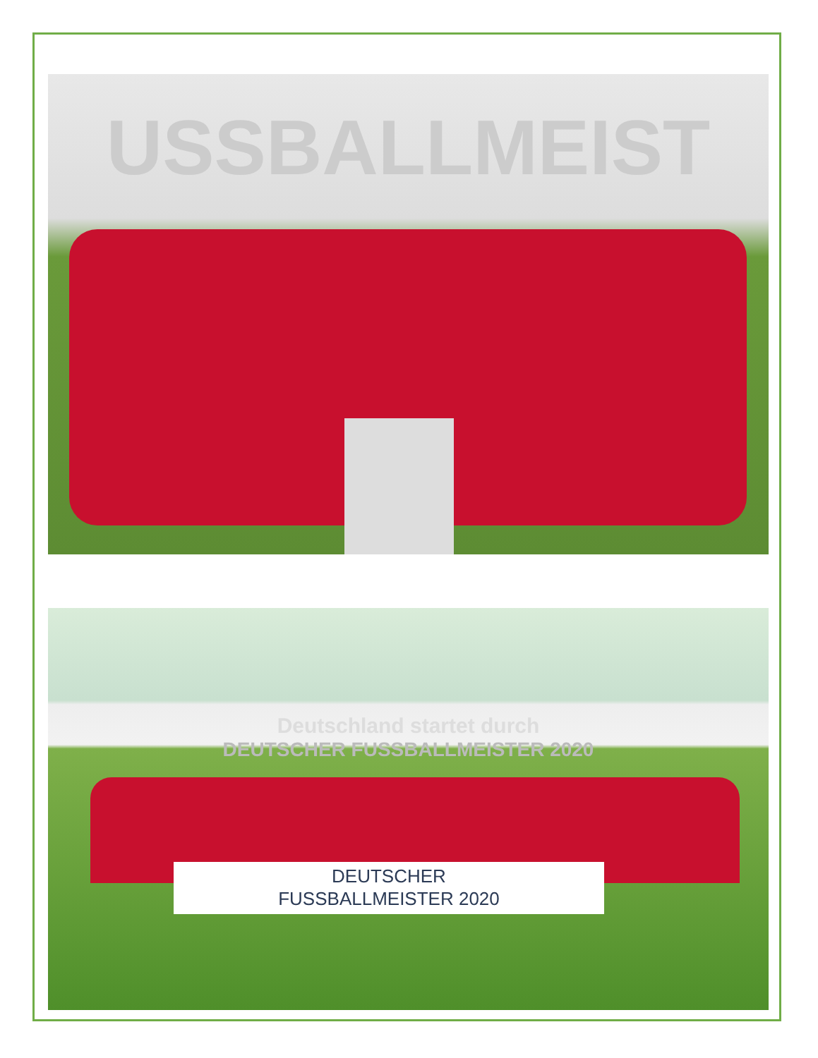USSBALLMEIST
Deutschland startet durch
DEUTSCHER FUSSBALLMEISTER 2020
DEUTSCHER
FUSSBALLMEISTER 2020